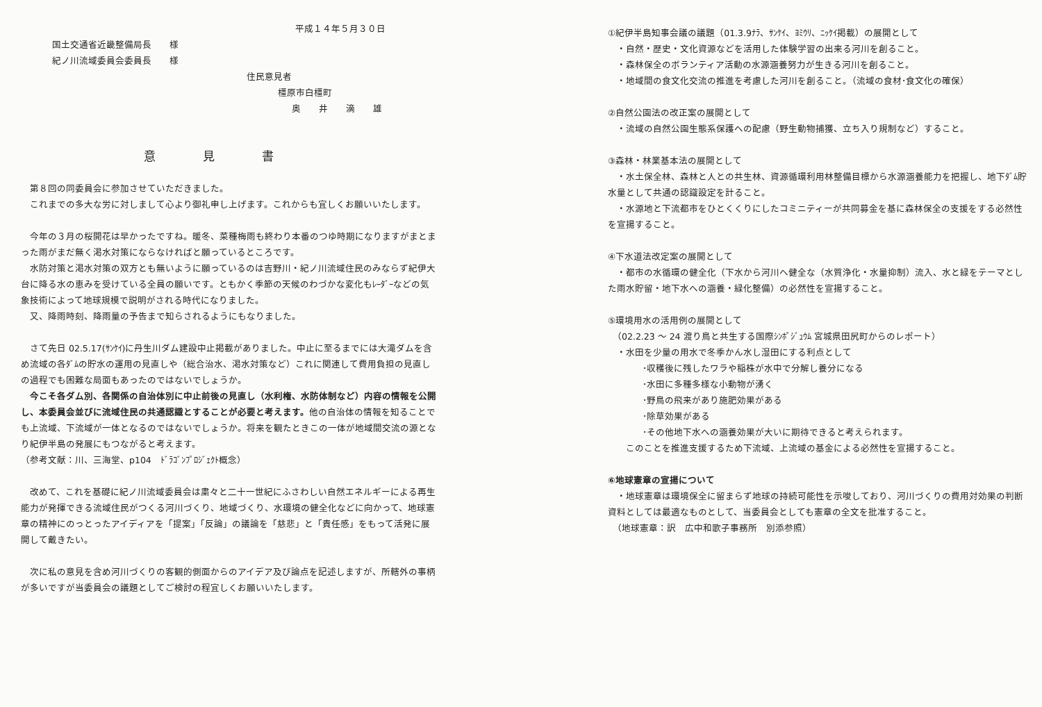平成１４年５月３０日
国土交通省近畿整備局長　　様
紀ノ川流域委員会委員長　　様
住民意見者
橿原市白橿町
奥　　井　　滴　　雄
意　　　　見　　　　書
　第８回の同委員会に参加させていただきました。
　これまでの多大な労に対しまして心より御礼申し上げます。これからも宜しくお願いいたします。
　今年の３月の桜開花は早かったですね。暖冬、菜種梅雨も終わり本番のつゆ時期になりますがまとまった雨がまだ無く渇水対策にならなければと願っているところです。
　水防対策と渇水対策の双方とも無いように願っているのは吉野川・紀ノ川流域住民のみならず紀伊大台に降る水の恵みを受けている全員の願いです。ともかく季節の天候のわづかな変化もﾚｰﾀﾞｰなどの気象技術によって地球規模で説明がされる時代になりました。
　又、降雨時刻、降雨量の予告まで知らされるようにもなりました。
　さて先日 02.5.17(ｻﾝｹｲ)に丹生川ダム建設中止掲載がありました。中止に至るまでには大滝ダムを含め流域の各ﾀﾞﾑの貯水の運用の見直しや（総合治水、渇水対策など）これに関連して費用負担の見直しの過程でも困難な局面もあったのではないでしょうか。
　今こそ各ダム別、各関係の自治体別に中止前後の見直し（水利権、水防体制など）内容の情報を公開し、本委員会並びに流域住民の共通認識とすることが必要と考えます。他の自治体の情報を知ることでも上流域、下流域が一体となるのではないでしょうか。将来を観たときこの一体が地域間交流の源となり紀伊半島の発展にもつながると考えます。
（参考文献：川、三海堂、p104　ﾄﾞﾗｺﾞﾝﾌﾟﾛｼﾞｪｸﾄ概念）
　改めて、これを基礎に紀ノ川流域委員会は粛々と二十一世紀にふさわしい自然エネルギーによる再生能力が発揮できる流域住民がつくる河川づくり、地域づくり、水環境の健全化などに向かって、地球憲章の精神にのっとったアイディアを「提案」「反論」の議論を「慈悲」と「責任感」をもって活発に展開して戴きたい。
　次に私の意見を含め河川づくりの客観的側面からのアイデア及び論点を記述しますが、所轄外の事柄が多いですが当委員会の議題としてご検討の程宜しくお願いいたします。
①紀伊半島知事会議の議題（01.3.9ﾅﾗ、ｻﾝｹｲ、ﾖﾐｳﾘ、ﾆｯｹｲ掲載）の展開として
　・自然・歴史・文化資源などを活用した体験学習の出来る河川を創ること。
　・森林保全のボランティア活動の水源涵養努力が生きる河川を創ること。
　・地域間の食文化交流の推進を考慮した河川を創ること。（流域の食材･食文化の確保）
②自然公園法の改正案の展開として
　・流域の自然公園生態系保護への配慮（野生動物捕獲、立ち入り規制など）すること。
③森林・林業基本法の展開として
　・水土保全林、森林と人との共生林、資源循環利用林整備目標から水源涵養能力を把握し、地下ﾀﾞﾑ貯水量として共通の認識設定を計ること。
　・水源地と下流都市をひとくくりにしたコミニティーが共同募金を基に森林保全の支援をする必然性を宣揚すること。
④下水道法改定案の展開として
　・都市の水循環の健全化（下水から河川へ健全な（水質浄化・水量抑制）流入、水と緑をテーマとした雨水貯留・地下水への涵養・緑化整備）の必然性を宣揚すること。
⑤環境用水の活用例の展開として
　（02.2.23 ～ 24 渡り鳥と共生する国際ｼﾝﾎﾟｼﾞｭｳﾑ 宮城県田尻町からのレポート）
　・水田を少量の用水で冬季かん水し湿田にする利点として
･収穫後に残したワラや稲株が水中で分解し養分になる
･水田に多種多様な小動物が湧く
･野鳥の飛来があり施肥効果がある
･除草効果がある
･その他地下水への涵養効果が大いに期待できると考えられます。
　　このことを推進支援するため下流域、上流域の基金による必然性を宣揚すること。
⑥地球憲章の宣揚について
　・地球憲章は環境保全に留まらず地球の持続可能性を示唆しており、河川づくりの費用対効果の判断資料としては最適なものとして、当委員会としても憲章の全文を批准すること。
　（地球憲章：訳　広中和歌子事務所　別添参照）